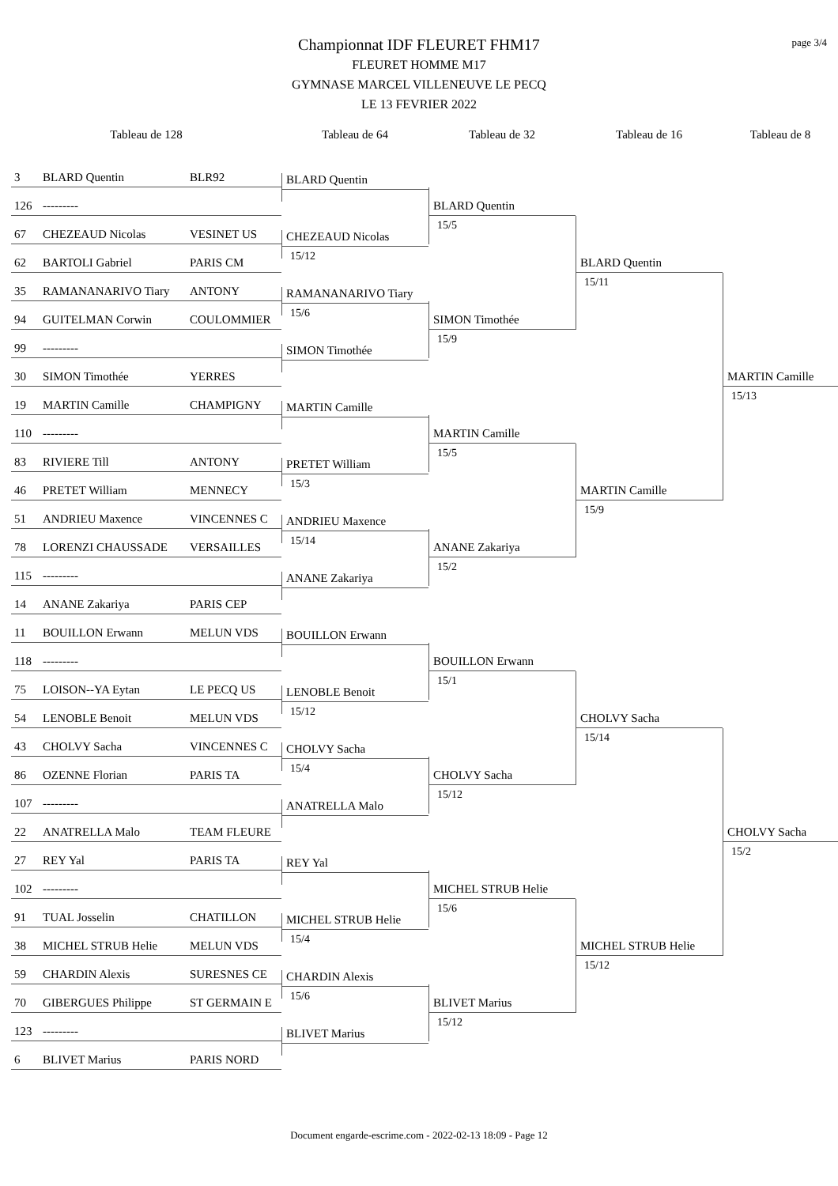page 3/4
Championnat IDF FLEURET FHM17
FLEURET HOMME M17
GYMNASE MARCEL VILLENEUVE LE PECQ
LE 13 FEVRIER 2022
Tableau de 128
Tableau de 64
Tableau de 32
Tableau de 16
Tableau de 8
3 BLARD Quentin BLR92
126 ---------
67 CHEZEAUD Nicolas VESINET US
62 BARTOLI Gabriel PARIS CM
35 RAMANANARIVO Tiary ANTONY
94 GUITELMAN Corwin COULOMMIER
99 ---------
30 SIMON Timothée YERRES
19 MARTIN Camille CHAMPIGNY
110 ---------
83 RIVIERE Till ANTONY
46 PRETET William MENNECY
51 ANDRIEU Maxence VINCENNES C
78 LORENZI CHAUSSADE VERSAILLES
115 ---------
14 ANANE Zakariya PARIS CEP
11 BOUILLON Erwann MELUN VDS
118 ---------
75 LOISON--YA Eytan LE PECQ US
54 LENOBLE Benoit MELUN VDS
43 CHOLVY Sacha VINCENNES C
86 OZENNE Florian PARIS TA
107 ---------
22 ANATRELLA Malo TEAM FLEURE
27 REY Yal PARIS TA
102 ---------
91 TUAL Josselin CHATILLON
38 MICHEL STRUB Helie MELUN VDS
59 CHARDIN Alexis SURESNES CE
70 GIBERGUES Philippe ST GERMAIN E
123 ---------
6 BLIVET Marius PARIS NORD
BLARD Quentin
CHEZEAUD Nicolas
15/12
RAMANANARIVO Tiary
15/6
SIMON Timothée
MARTIN Camille
PRETET William
15/3
ANDRIEU Maxence
15/14
ANANE Zakariya
BOUILLON Erwann
LENOBLE Benoit
15/12
CHOLVY Sacha
15/4
ANATRELLA Malo
REY Yal
MICHEL STRUB Helie
15/4
CHARDIN Alexis
15/6
BLIVET Marius
BLARD Quentin
15/5
SIMON Timothée
15/9
MARTIN Camille
15/5
ANANE Zakariya
15/2
BOUILLON Erwann
15/1
CHOLVY Sacha
15/12
MICHEL STRUB Helie
15/6
BLIVET Marius
15/12
BLARD Quentin
15/11
MARTIN Camille
15/9
CHOLVY Sacha
15/14
MICHEL STRUB Helie
15/12
MARTIN Camille
15/13
CHOLVY Sacha
15/2
Document engarde-escrime.com - 2022-02-13 18:09 - Page 12